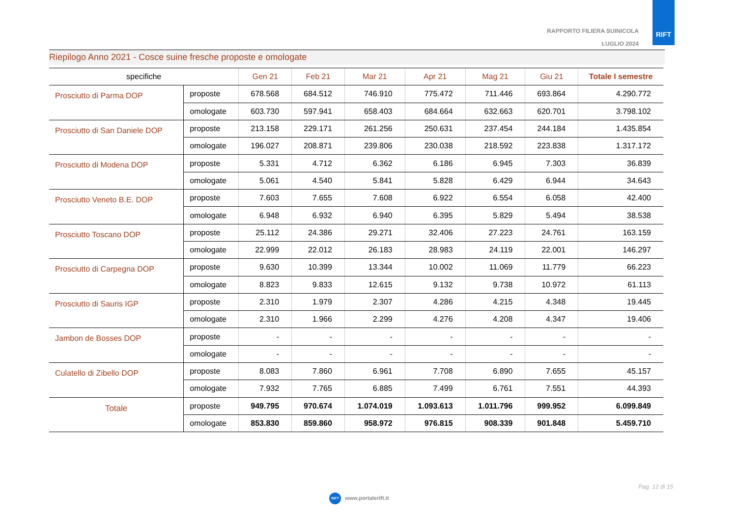RAPPORTO FILIERA SUINICOLA
LUGLIO 2024
RIFT
Riepilogo Anno 2021 - Cosce suine fresche proposte e omologate
| specifiche | | Gen 21 | Feb 21 | Mar 21 | Apr 21 | Mag 21 | Giu 21 | Totale I semestre |
| --- | --- | --- | --- | --- | --- | --- | --- | --- |
| Prosciutto di Parma DOP | proposte | 678.568 | 684.512 | 746.910 | 775.472 | 711.446 | 693.864 | 4.290.772 |
| | omologate | 603.730 | 597.941 | 658.403 | 684.664 | 632.663 | 620.701 | 3.798.102 |
| Prosciutto di San Daniele DOP | proposte | 213.158 | 229.171 | 261.256 | 250.631 | 237.454 | 244.184 | 1.435.854 |
| | omologate | 196.027 | 208.871 | 239.806 | 230.038 | 218.592 | 223.838 | 1.317.172 |
| Prosciutto di Modena DOP | proposte | 5.331 | 4.712 | 6.362 | 6.186 | 6.945 | 7.303 | 36.839 |
| | omologate | 5.061 | 4.540 | 5.841 | 5.828 | 6.429 | 6.944 | 34.643 |
| Prosciutto Veneto B.E. DOP | proposte | 7.603 | 7.655 | 7.608 | 6.922 | 6.554 | 6.058 | 42.400 |
| | omologate | 6.948 | 6.932 | 6.940 | 6.395 | 5.829 | 5.494 | 38.538 |
| Prosciutto Toscano DOP | proposte | 25.112 | 24.386 | 29.271 | 32.406 | 27.223 | 24.761 | 163.159 |
| | omologate | 22.999 | 22.012 | 26.183 | 28.983 | 24.119 | 22.001 | 146.297 |
| Prosciutto di Carpegna DOP | proposte | 9.630 | 10.399 | 13.344 | 10.002 | 11.069 | 11.779 | 66.223 |
| | omologate | 8.823 | 9.833 | 12.615 | 9.132 | 9.738 | 10.972 | 61.113 |
| Prosciutto di Sauris IGP | proposte | 2.310 | 1.979 | 2.307 | 4.286 | 4.215 | 4.348 | 19.445 |
| | omologate | 2.310 | 1.966 | 2.299 | 4.276 | 4.208 | 4.347 | 19.406 |
| Jambon de Bosses DOP | proposte | - | - | - | - | - | - | - |
| | omologate | - | - | - | - | - | - | - |
| Culatello di Zibello DOP | proposte | 8.083 | 7.860 | 6.961 | 7.708 | 6.890 | 7.655 | 45.157 |
| | omologate | 7.932 | 7.765 | 6.885 | 7.499 | 6.761 | 7.551 | 44.393 |
| Totale | proposte | 949.795 | 970.674 | 1.074.019 | 1.093.613 | 1.011.796 | 999.952 | 6.099.849 |
| | omologate | 853.830 | 859.860 | 958.972 | 976.815 | 908.339 | 901.848 | 5.459.710 |
Pag. 12 di 15
RIFT www.portalerift.it